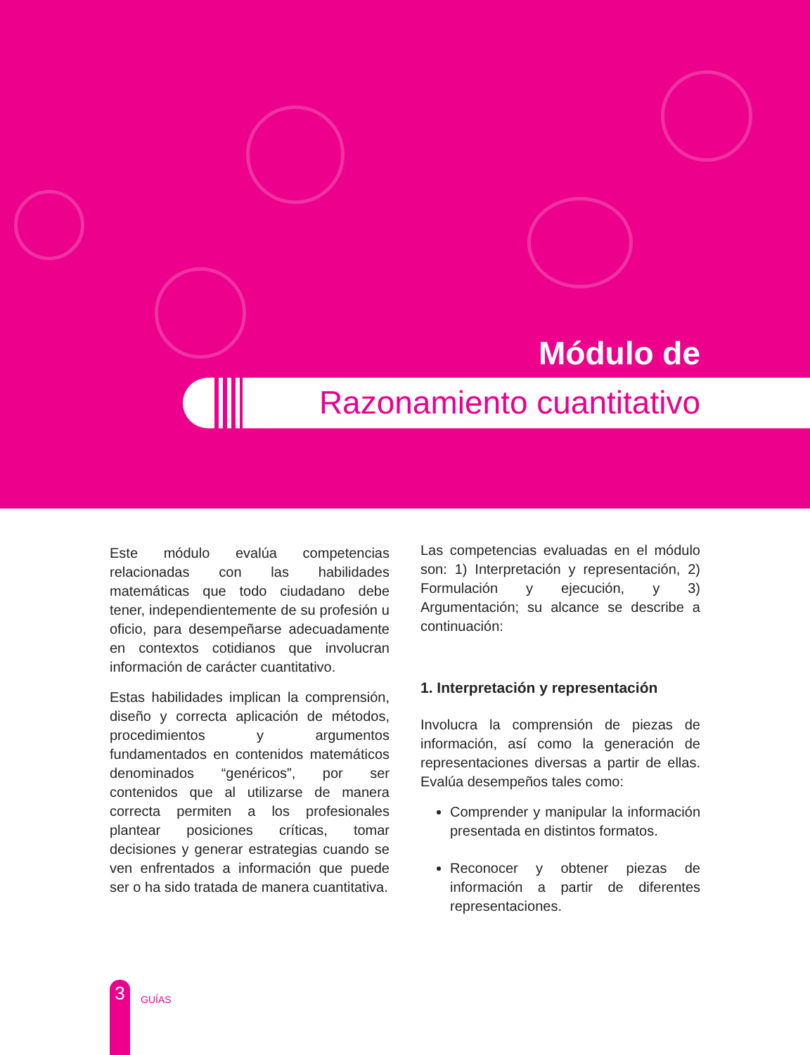Módulo de
Razonamiento cuantitativo
Este módulo evalúa competencias relacionadas con las habilidades matemáticas que todo ciudadano debe tener, independientemente de su profesión u oficio, para desempeñarse adecuadamente en contextos cotidianos que involucran información de carácter cuantitativo.
Estas habilidades implican la comprensión, diseño y correcta aplicación de métodos, procedimientos y argumentos fundamentados en contenidos matemáticos denominados “genéricos”, por ser contenidos que al utilizarse de manera correcta permiten a los profesionales plantear posiciones críticas, tomar decisiones y generar estrategias cuando se ven enfrentados a información que puede ser o ha sido tratada de manera cuantitativa.
Las competencias evaluadas en el módulo son: 1) Interpretación y representación, 2) Formulación y ejecución, y 3) Argumentación; su alcance se describe a continuación:
1. Interpretación y representación
Involucra la comprensión de piezas de información, así como la generación de representaciones diversas a partir de ellas. Evalúa desempeños tales como:
Comprender y manipular la información presentada en distintos formatos.
Reconocer y obtener piezas de información a partir de diferentes representaciones.
3
GUÍAS